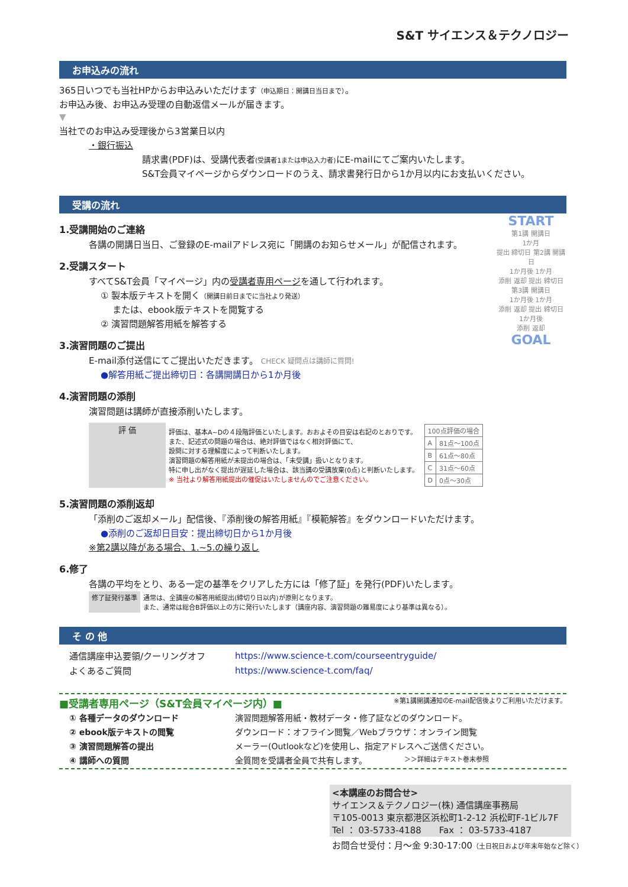S&T サイエンス＆テクノロジー
お申込みの流れ
365日いつでも当社HPからお申込みいただけます（申込期日：開講日当日まで）。
お申込み後、お申込み受理の自動返信メールが届きます。
▼
当社でのお申込み受理後から3営業日以内
・銀行振込
請求書(PDF)は、受講代表者(受講者1または申込入力者) にE-mailにてご案内いたします。
S&T会員マイページからダウンロードのうえ、請求書発行日から1か月以内にお支払いください。
受講の流れ
START
第1講 開講日
1か月
提出 締切日 第2講 開講日
1か月後 1か月
添削 返却 提出 締切日 第3講 開講日
1か月後 1か月
添削 返却 提出 締切日
1か月後
添削 返却
GOAL
1.受講開始のご連絡
各講の開講日当日、ご登録のE-mailアドレス宛に「開講のお知らせメール」が配信されます。
2.受講スタート
すべてS&T会員「マイページ」内の受講者専用ページを通して行われます。
① 製本版テキストを開く（開講日前日までに当社より発送）
　 または、ebook版テキストを閲覧する
② 演習問題解答用紙を解答する
3.演習問題のご提出
E-mail添付送信にてご提出いただきます。 CHECK 疑問点は講師に質問!
●解答用紙ご提出締切日：各講開講日から1か月後
4.演習問題の添削
演習問題は講師が直接添削いたします。
| 評 価 | 評価は、基本A~Dの４段階評価といたします。おおよその目安は右記のとおりです。 また、記述式の問題の場合は、絶対評価ではなく相対評価にて、 設問に対する理解度によって判断いたします。 演習問題の解答用紙が未提出の場合は、「未受講」扱いとなります。 特に申し出がなく提出が遅延した場合は、該当講の受講放棄(0点)と判断いたします。 ※ 当社より解答用紙提出の催促はいたしませんのでご注意ください。 | / 100点評価の場合 / / / A / 81点～100点 / / B / 61点～80点 / / C / 31点～60点 / / D / 0点～30点 / |
5.演習問題の添削返却
「添削のご返却メール」配信後、『添削後の解答用紙』『模範解答』をダウンロードいただけます。
●添削のご返却日目安：提出締切日から1か月後
※第2講以降がある場合、1.~5.の繰り返し
6.修了
各講の平均をとり、ある一定の基準をクリアした方には「修了証」を発行(PDF)いたします。
| 修了証発行基準 | 通常は、全講座の解答用紙提出(締切り日以内)が原則となります。 また、通常は総合B評価以上の方に発行いたします（講座内容、演習問題の難易度により基準は異なる）。 |
そ の 他
| 通信講座申込要領/クーリングオフ | https://www.science-t.com/courseentryguide/ |
| よくあるご質問 | https://www.science-t.com/faq/ |
■受講者専用ページ（S&T会員マイページ内）■ ※第1講開講通知のE-mail配信後よりご利用いただけます。
| ① 各種データのダウンロード | 演習問題解答用紙・教材データ・修了証などのダウンロード。 |
| ② ebook版テキストの閲覧 | ダウンロード：オフライン閲覧／Webブラウザ：オンライン閲覧 |
| ③ 演習問題解答の提出 | メーラー(Outlookなど)を使用し、指定アドレスへご送信ください。 |
| ④ 講師への質問 | 全質問を受講者全員で共有します。 ＞＞詳細はテキスト巻末参照 |
<本講座のお問合せ>
サイエンス＆テクノロジー(株) 通信講座事務局
〒105-0013 東京都港区浜松町1-2-12 浜松町F-1ビル7F
Tel ： 03-5733-4188　　Fax ： 03-5733-4187
お問合せ受付：月～金 9:30-17:00（土日祝日および年末年始など除く）